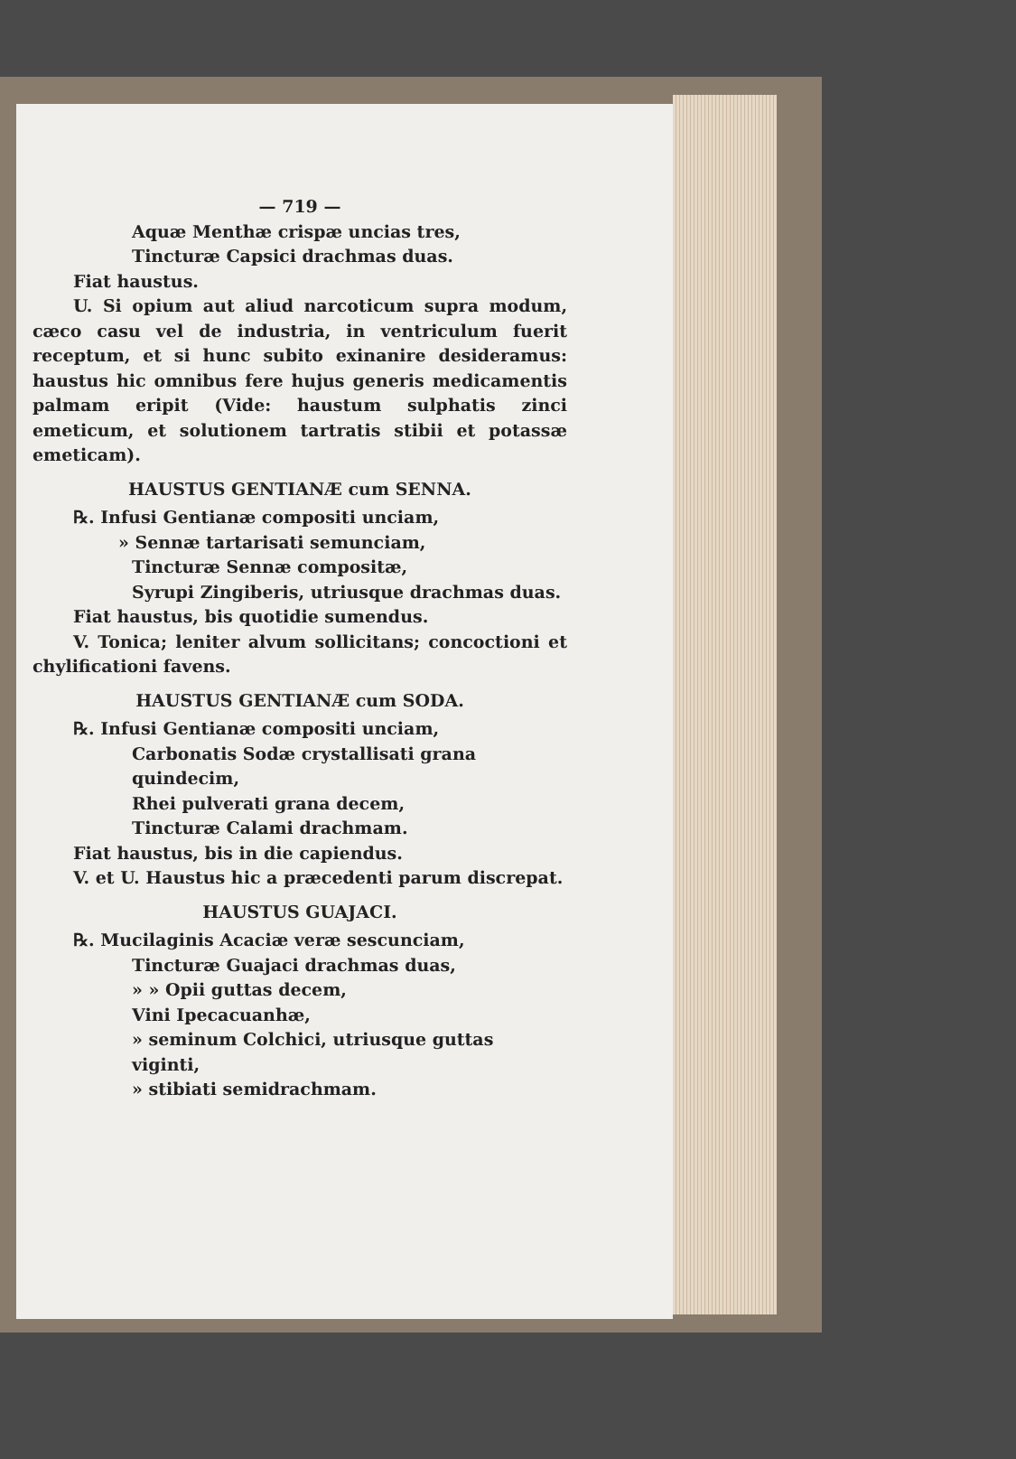— 719 —
Aquæ Menthæ crispæ uncias tres,
Tincturæ Capsici drachmas duas.
Fiat haustus.
U. Si opium aut aliud narcoticum supra modum, cæco casu vel de industria, in ventriculum fuerit receptum, et si hunc subito exinanire desideramus: haustus hic omnibus fere hujus generis medicamentis palmam eripit (Vide: haustum sulphatis zinci emeticum, et solutionem tartratis stibii et potassæ emeticam).
HAUSTUS GENTIANÆ cum SENNA.
℞. Infusi Gentianæ compositi unciam,
» Sennæ tartarisati semunciam,
Tincturæ Sennæ compositæ,
Syrupi Zingiberis, utriusque drachmas duas.
Fiat haustus, bis quotidie sumendus.
V. Tonica; leniter alvum sollicitans; concoctioni et chylificationi favens.
HAUSTUS GENTIANÆ cum SODA.
℞. Infusi Gentianæ compositi unciam,
Carbonatis Sodæ crystallisati grana quindecim,
Rhei pulverati grana decem,
Tincturæ Calami drachmam.
Fiat haustus, bis in die capiendus.
V. et U. Haustus hic a præcedenti parum discrepat.
HAUSTUS GUAJACI.
℞. Mucilaginis Acaciæ veræ sescunciam,
Tincturæ Guajaci drachmas duas,
» » Opii guttas decem,
Vini Ipecacuanhæ,
» seminum Colchici, utriusque guttas viginti,
» stibiati semidrachmam.